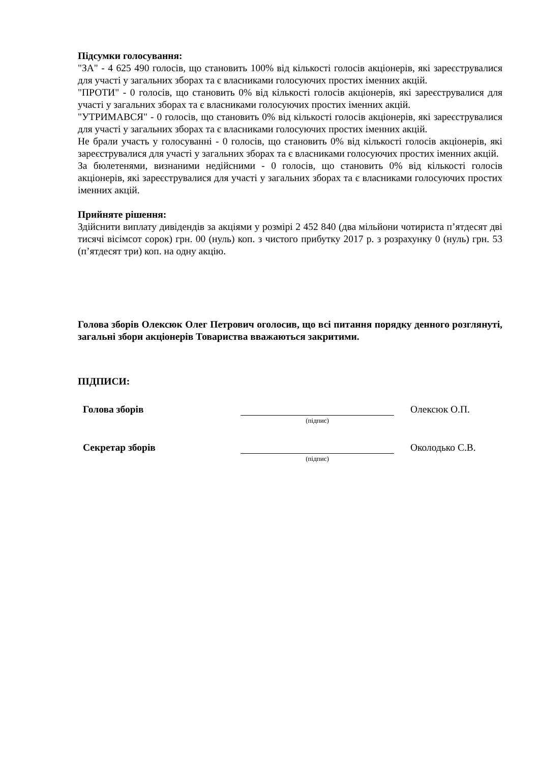Підсумки голосування:
"ЗА" - 4 625 490 голосів, що становить 100% від кількості голосів акціонерів, які зареєструвалися для участі у загальних зборах та є власниками голосуючих простих іменних акцій.
"ПРОТИ" - 0 голосів, що становить 0% від кількості голосів акціонерів, які зареєструвалися для участі у загальних зборах та є власниками голосуючих простих іменних акцій.
"УТРИМАВСЯ" - 0 голосів, що становить 0% від кількості голосів акціонерів, які зареєструвалися для участі у загальних зборах та є власниками голосуючих простих іменних акцій.
Не брали участь у голосуванні - 0 голосів, що становить 0% від кількості голосів акціонерів, які зареєструвалися для участі у загальних зборах та є власниками голосуючих простих іменних акцій.
За бюлетенями, визнаними недійсними - 0 голосів, що становить 0% від кількості голосів акціонерів, які зареєструвалися для участі у загальних зборах та є власниками голосуючих простих іменних акцій.
Прийняте рішення:
Здійснити виплату дивідендів за акціями у розмірі 2 452 840 (два мільйони чотириста п’ятдесят дві тисячі вісімсот сорок) грн. 00 (нуль) коп. з чистого прибутку 2017 р. з розрахунку 0 (нуль) грн. 53 (п’ятдесят три) коп. на одну акцію.
Голова зборів Олексюк Олег Петрович оголосив, що всі питання порядку денного розглянуті, загальні збори акціонерів Товариства вважаються закритими.
ПІДПИСИ:
Голова зборів Олексюк О.П.
(підпис)
Секретар зборів Околодько С.В.
(підпис)